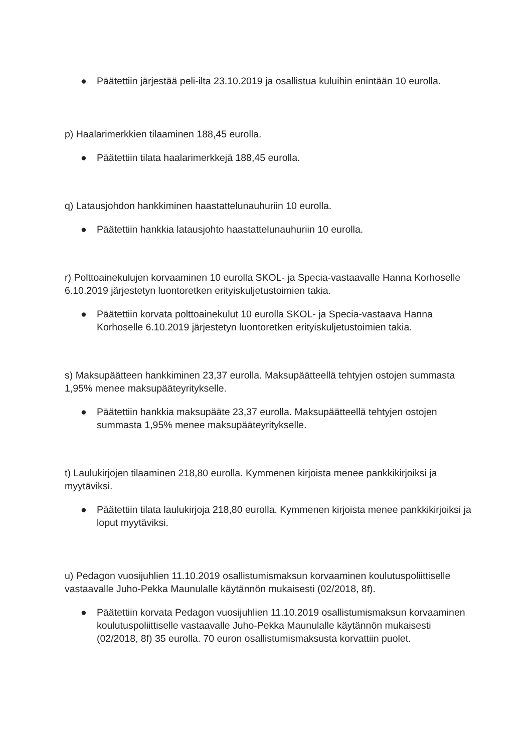● Päätettiin järjestää peli-ilta 23.10.2019 ja osallistua kuluihin enintään 10 eurolla.
p) Haalarimerkkien tilaaminen 188,45 eurolla.
● Päätettiin tilata haalarimerkkejä 188,45 eurolla.
q) Latausjohdon hankkiminen haastattelunauhuriin 10 eurolla.
● Päätettiin hankkia latausjohto haastattelunauhuriin 10 eurolla.
r) Polttoainekulujen korvaaminen 10 eurolla SKOL- ja Specia-vastaavalle Hanna Korhoselle 6.10.2019 järjestetyn luontoretken erityiskuljetustoimien takia.
● Päätettiin korvata polttoainekulut 10 eurolla SKOL- ja Specia-vastaava Hanna Korhoselle 6.10.2019 järjestetyn luontoretken erityiskuljetustoimien takia.
s) Maksupäätteen hankkiminen 23,37 eurolla. Maksupäätteellä tehtyjen ostojen summasta 1,95% menee maksupääteyritykselle.
● Päätettiin hankkia maksupääte 23,37 eurolla. Maksupäätteellä tehtyjen ostojen summasta 1,95% menee maksupääteyritykselle.
t) Laulukirjojen tilaaminen 218,80 eurolla. Kymmenen kirjoista menee pankkikirjoiksi ja myytäviksi.
● Päätettiin tilata laulukirjoja 218,80 eurolla. Kymmenen kirjoista menee pankkikirjoiksi ja loput myytäviksi.
u) Pedagon vuosijuhlien 11.10.2019 osallistumismaksun korvaaminen koulutuspoliittiselle vastaavalle Juho-Pekka Maunulalle käytännön mukaisesti (02/2018, 8f).
● Päätettiin korvata Pedagon vuosijuhlien 11.10.2019 osallistumismaksun korvaaminen koulutuspoliittiselle vastaavalle Juho-Pekka Maunulalle käytännön mukaisesti (02/2018, 8f) 35 eurolla. 70 euron osallistumismaksusta korvattiin puolet.